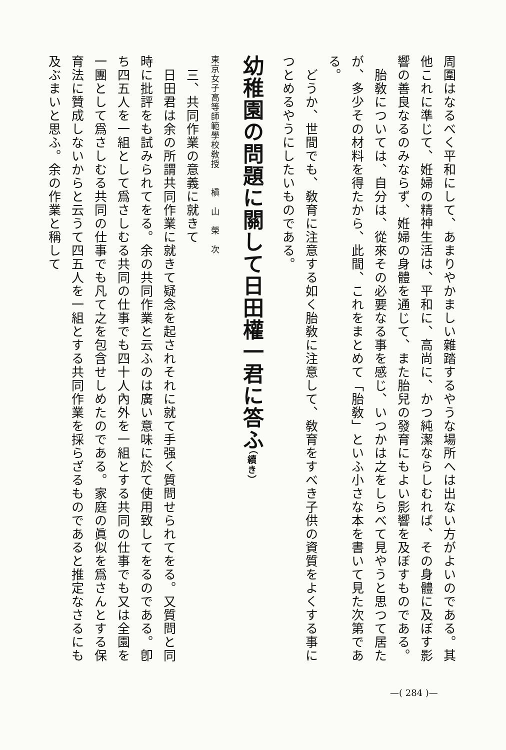周圍はなるべく平和にして、あまりやかましい雜踏するやうな場所へは出ない方がよいのである。其他これに準じて、姙婦の精神生活は、平和に、高尚に、かつ純潔ならしむれば、その身體に及ぼす影響の善良なるのみならず、姙婦の身體を通じて、また胎兒の發育にもよい影響を及ぼすものである。
　胎敎については、自分は、從來その必要なる事を感じ、いつかは之をしらべて見やうと思つて居たが、多少その材料を得たから、此間、これをまとめて「胎敎」といふ小さな本を書いて見た次第である。
　どうか、世間でも、敎育に注意する如く胎敎に注意して、敎育をすべき子供の資質をよくする事につとめるやうにしたいものである。
幼稚園の問題に關して日田權一君に答ふ（續き）
東京女子高等師範學校敎授　　槇　山　榮　次
　三、共同作業の意義に就きて
　日田君は余の所謂共同作業に就きて疑念を起されそれに就て手强く質問せられてをる。又質問と同時に批評をも試みられてをる。余の共同作業と云ふのは廣い意味に於て使用致してをるのである。卽ち四五人を一組として爲さしむる共同の仕事でも四十人內外を一組とする共同の仕事でも又は全園を一團として爲さしむる共同の仕事でも凡て之を包含せしめたのである。家庭の眞似を爲さんとする保育法に贊成しないからと云うて四五人を一組とする共同作業を採らざるものであると推定なさるにも及ぶまいと思ふ。余の作業と稱して
—( 284 )—